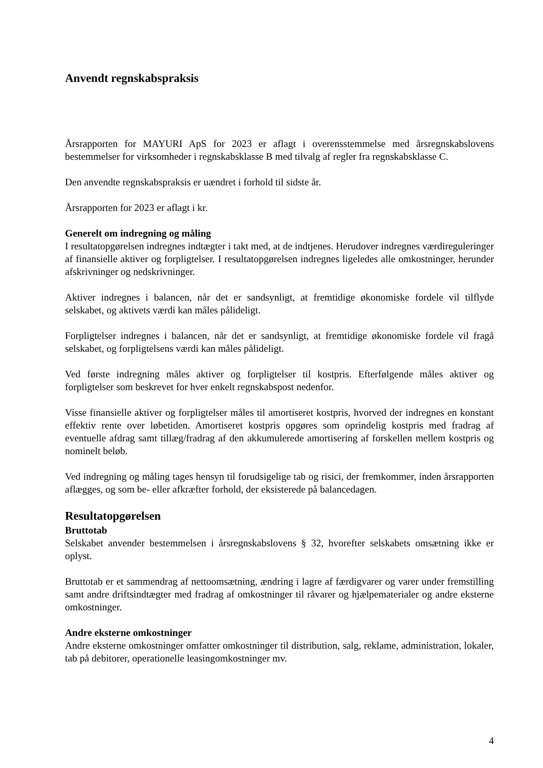Anvendt regnskabspraksis
Årsrapporten for MAYURI ApS for 2023 er aflagt i overensstemmelse med årsregnskabslovens bestemmelser for virksomheder i regnskabsklasse B med tilvalg af regler fra regnskabsklasse C.
Den anvendte regnskabspraksis er uændret i forhold til sidste år.
Årsrapporten for 2023 er aflagt i kr.
Generelt om indregning og måling
I resultatopgørelsen indregnes indtægter i takt med, at de indtjenes. Herudover indregnes værdireguleringer af finansielle aktiver og forpligtelser. I resultatopgørelsen indregnes ligeledes alle omkostninger, herunder afskrivninger og nedskrivninger.
Aktiver indregnes i balancen, når det er sandsynligt, at fremtidige økonomiske fordele vil tilflyde selskabet, og aktivets værdi kan måles pålideligt.
Forpligtelser indregnes i balancen, når det er sandsynligt, at fremtidige økonomiske fordele vil fragå selskabet, og forpligtelsens værdi kan måles pålideligt.
Ved første indregning måles aktiver og forpligtelser til kostpris. Efterfølgende måles aktiver og forpligtelser som beskrevet for hver enkelt regnskabspost nedenfor.
Visse finansielle aktiver og forpligtelser måles til amortiseret kostpris, hvorved der indregnes en konstant effektiv rente over løbetiden. Amortiseret kostpris opgøres som oprindelig kostpris med fradrag af eventuelle afdrag samt tillæg/fradrag af den akkumulerede amortisering af forskellen mellem kostpris og nominelt beløb.
Ved indregning og måling tages hensyn til forudsigelige tab og risici, der fremkommer, inden årsrapporten aflægges, og som be- eller afkræfter forhold, der eksisterede på balancedagen.
Resultatopgørelsen
Bruttotab
Selskabet anvender bestemmelsen i årsregnskabslovens § 32, hvorefter selskabets omsætning ikke er oplyst.
Bruttotab er et sammendrag af nettoomsætning, ændring i lagre af færdigvarer og varer under fremstilling samt andre driftsindtægter med fradrag af omkostninger til råvarer og hjælpematerialer og andre eksterne omkostninger.
Andre eksterne omkostninger
Andre eksterne omkostninger omfatter omkostninger til distribution, salg, reklame, administration, lokaler, tab på debitorer, operationelle leasingomkostninger mv.
4